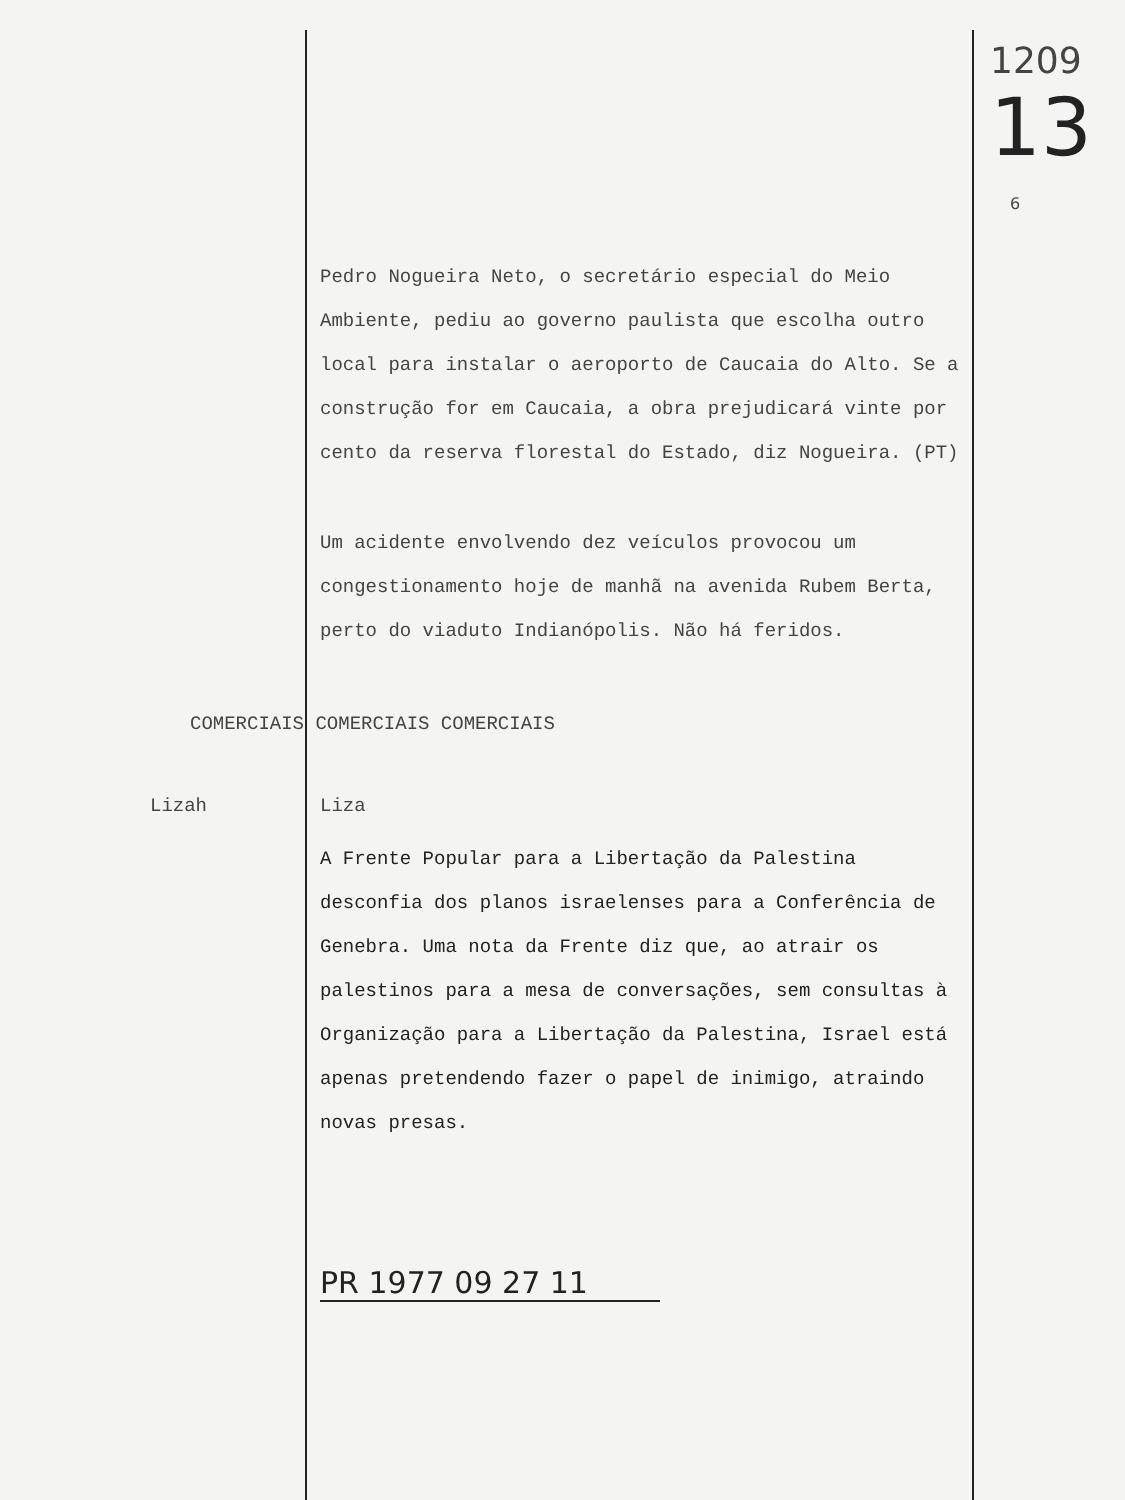1209
13
6
Pedro Nogueira Neto, o secretário especial do Meio Ambiente, pediu ao governo paulista que escolha outro local para instalar o aeroporto de Caucaia do Alto. Se a construção for em Caucaia, a obra prejudicará vinte por cento da reserva florestal do Estado, diz Nogueira. (PT)
Um acidente envolvendo dez veículos provocou um congestionamento hoje de manhã na avenida Rubem Berta, perto do viaduto Indianópolis. Não há feridos.
COMERCIAIS COMERCIAIS COMERCIAIS
Lizah Liza
A Frente Popular para a Libertação da Palestina desconfia dos planos israelenses para a Conferência de Genebra. Uma nota da Frente diz que, ao atrair os palestinos para a mesa de conversações, sem consultas à Organização para a Libertação da Palestina, Israel está apenas pretendendo fazer o papel de inimigo, atraindo novas presas.
PR 1977 09 27 11